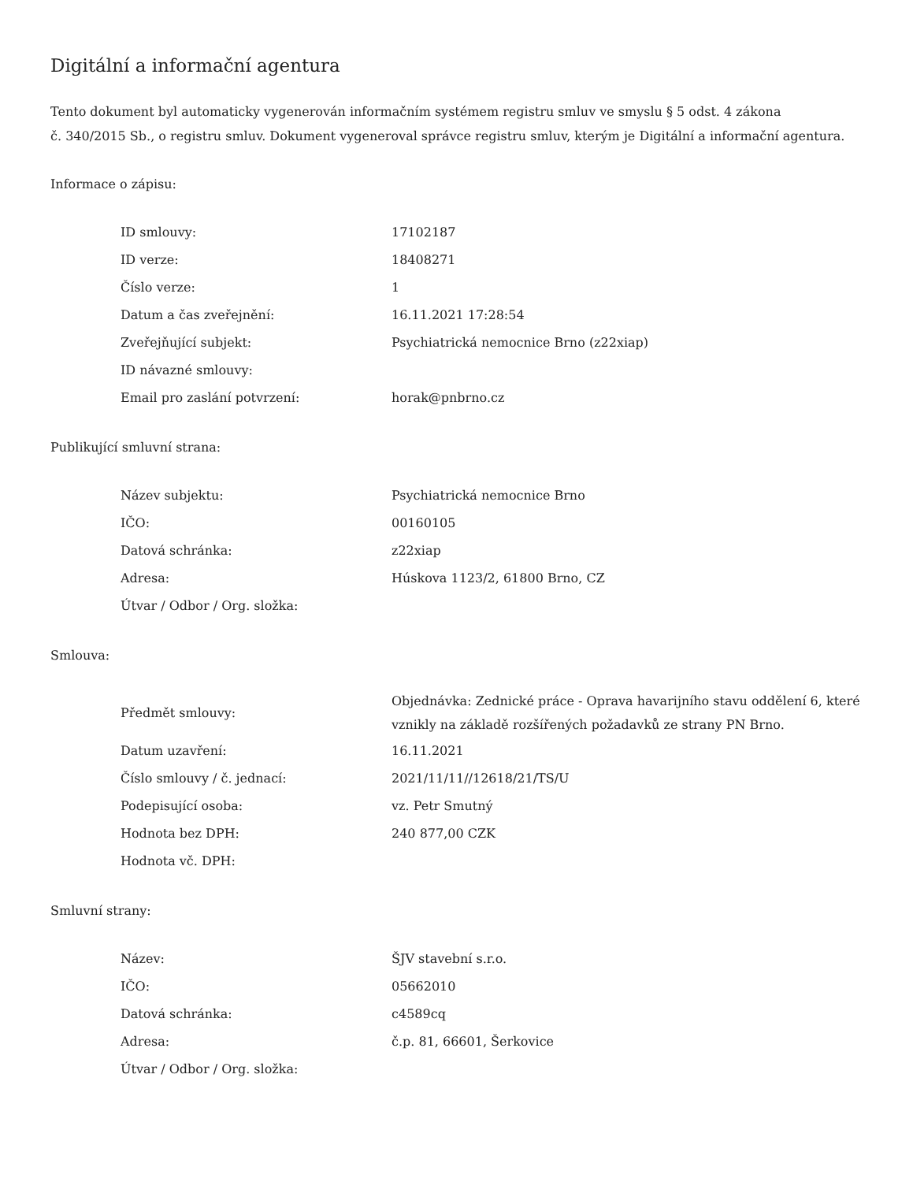Digitální a informační agentura
Tento dokument byl automaticky vygenerován informačním systémem registru smluv ve smyslu § 5 odst. 4 zákona
č. 340/2015 Sb., o registru smluv. Dokument vygeneroval správce registru smluv, kterým je Digitální a informační agentura.
Informace o zápisu:
| ID smlouvy: | 17102187 |
| ID verze: | 18408271 |
| Číslo verze: | 1 |
| Datum a čas zveřejnění: | 16.11.2021 17:28:54 |
| Zveřejňující subjekt: | Psychiatrická nemocnice Brno (z22xiap) |
| ID návazné smlouvy: | |
| Email pro zaslání potvrzení: | horak@pnbrno.cz |
Publikující smluvní strana:
| Název subjektu: | Psychiatrická nemocnice Brno |
| IČO: | 00160105 |
| Datová schránka: | z22xiap |
| Adresa: | Húskova 1123/2, 61800 Brno, CZ |
| Útvar / Odbor / Org. složka: | |
Smlouva:
| Předmět smlouvy: | Objednávka: Zednické práce - Oprava havarijního stavu oddělení 6, které vznikly na základě rozšířených požadavků ze strany PN Brno. |
| Datum uzavření: | 16.11.2021 |
| Číslo smlouvy / č. jednací: | 2021/11/11//12618/21/TS/U |
| Podepisující osoba: | vz. Petr Smutný |
| Hodnota bez DPH: | 240 877,00 CZK |
| Hodnota vč. DPH: | |
Smluvní strany:
| Název: | ŠJV stavební s.r.o. |
| IČO: | 05662010 |
| Datová schránka: | c4589cq |
| Adresa: | č.p. 81, 66601, Šerkovice |
| Útvar / Odbor / Org. složka: | |